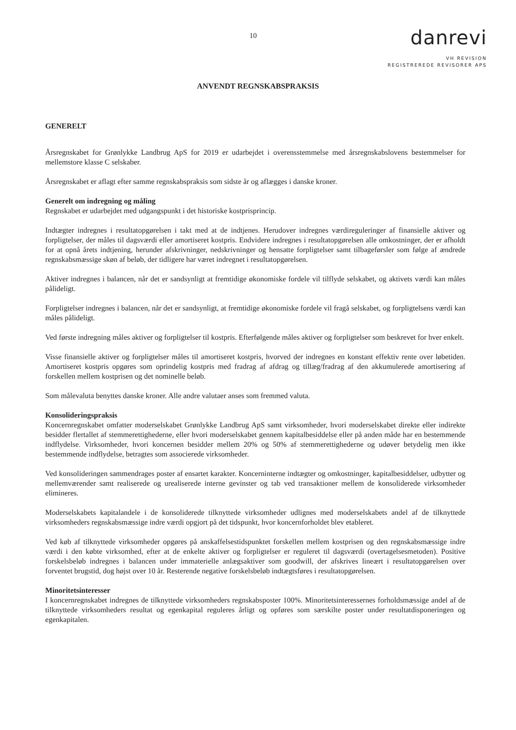10
danrevi
VH REVISION
REGISTREREDE REVISORER APS
ANVENDT REGNSKABSPRAKSIS
GENERELT
Årsregnskabet for Grønlykke Landbrug ApS for 2019 er udarbejdet i overensstemmelse med årsregnskabslovens bestemmelser for mellemstore klasse C selskaber.
Årsregnskabet er aflagt efter samme regnskabspraksis som sidste år og aflægges i danske kroner.
Generelt om indregning og måling
Regnskabet er udarbejdet med udgangspunkt i det historiske kostprisprincip.
Indtægter indregnes i resultatopgørelsen i takt med at de indtjenes. Herudover indregnes værdireguleringer af finansielle aktiver og forpligtelser, der måles til dagsværdi eller amortiseret kostpris. Endvidere indregnes i resultatopgørelsen alle omkostninger, der er afholdt for at opnå årets indtjening, herunder afskrivninger, nedskrivninger og hensatte forpligtelser samt tilbageførsler som følge af ændrede regnskabsmæssige skøn af beløb, der tidligere har været indregnet i resultatopgørelsen.
Aktiver indregnes i balancen, når det er sandsynligt at fremtidige økonomiske fordele vil tilflyde selskabet, og aktivets værdi kan måles pålideligt.
Forpligtelser indregnes i balancen, når det er sandsynligt, at fremtidige økonomiske fordele vil fragå selskabet, og forpligtelsens værdi kan måles pålideligt.
Ved første indregning måles aktiver og forpligtelser til kostpris. Efterfølgende måles aktiver og forpligtelser som beskrevet for hver enkelt.
Visse finansielle aktiver og forpligtelser måles til amortiseret kostpris, hvorved der indregnes en konstant effektiv rente over løbetiden. Amortiseret kostpris opgøres som oprindelig kostpris med fradrag af afdrag og tillæg/fradrag af den akkumulerede amortisering af forskellen mellem kostprisen og det nominelle beløb.
Som målevaluta benyttes danske kroner. Alle andre valutaer anses som fremmed valuta.
Konsolideringspraksis
Koncernregnskabet omfatter moderselskabet Grønlykke Landbrug ApS samt virksomheder, hvori moderselskabet direkte eller indirekte besidder flertallet af stemmerettighederne, eller hvori moderselskabet gennem kapitalbesiddelse eller på anden måde har en bestemmende indflydelse. Virksomheder, hvori koncernen besidder mellem 20% og 50% af stemmerettighederne og udøver betydelig men ikke bestemmende indflydelse, betragtes som associerede virksomheder.
Ved konsolideringen sammendrages poster af ensartet karakter. Koncerninterne indtægter og omkostninger, kapitalbesiddelser, udbytter og mellemværender samt realiserede og urealiserede interne gevinster og tab ved transaktioner mellem de konsoliderede virksomheder elimineres.
Moderselskabets kapitalandele i de konsoliderede tilknyttede virksomheder udlignes med moderselskabets andel af de tilknyttede virksomheders regnskabsmæssige indre værdi opgjort på det tidspunkt, hvor koncernforholdet blev etableret.
Ved køb af tilknyttede virksomheder opgøres på anskaffelsestidspunktet forskellen mellem kostprisen og den regnskabsmæssige indre værdi i den købte virksomhed, efter at de enkelte aktiver og forpligtelser er reguleret til dagsværdi (overtagelsesmetoden). Positive forskelsbeløb indregnes i balancen under immaterielle anlægsaktiver som goodwill, der afskrives lineært i resultatopgørelsen over forventet brugstid, dog højst over 10 år. Resterende negative forskelsbeløb indtægtsføres i resultatopgørelsen.
Minoritetsinteresser
I koncernregnskabet indregnes de tilknyttede virksomheders regnskabsposter 100%. Minoritetsinteressernes forholdsmæssige andel af de tilknyttede virksomheders resultat og egenkapital reguleres årligt og opføres som særskilte poster under resultatdisponeringen og egenkapitalen.